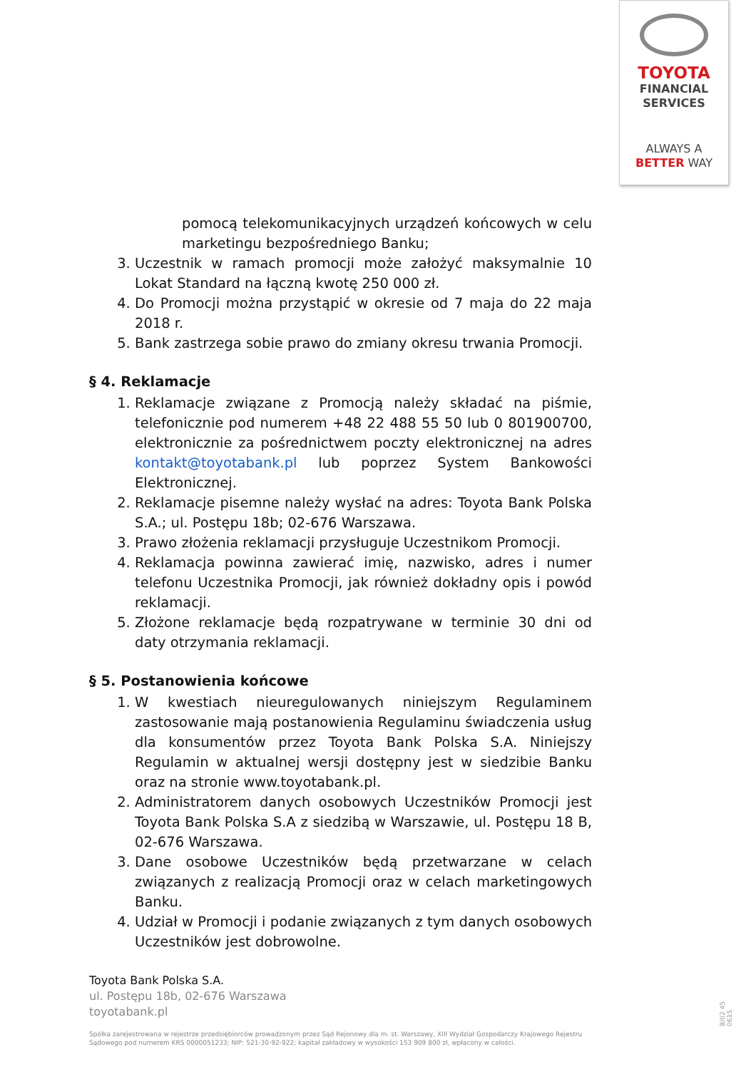TOYOTA
FINANCIAL
SERVICES
ALWAYS A
BETTER WAY
pomocą telekomunikacyjnych urządzeń końcowych w celu marketingu bezpośredniego Banku;
3. Uczestnik w ramach promocji może założyć maksymalnie 10 Lokat Standard na łączną kwotę 250 000 zł.
4. Do Promocji można przystąpić w okresie od 7 maja do 22 maja 2018 r.
5. Bank zastrzega sobie prawo do zmiany okresu trwania Promocji.
§ 4. Reklamacje
1. Reklamacje związane z Promocją należy składać na piśmie, telefonicznie pod numerem +48 22 488 55 50 lub 0 801900700, elektronicznie za pośrednictwem poczty elektronicznej na adres kontakt@toyotabank.pl lub poprzez System Bankowości Elektronicznej.
2. Reklamacje pisemne należy wysłać na adres: Toyota Bank Polska S.A.; ul. Postępu 18b; 02-676 Warszawa.
3. Prawo złożenia reklamacji przysługuje Uczestnikom Promocji.
4. Reklamacja powinna zawierać imię, nazwisko, adres i numer telefonu Uczestnika Promocji, jak również dokładny opis i powód reklamacji.
5. Złożone reklamacje będą rozpatrywane w terminie 30 dni od daty otrzymania reklamacji.
§ 5. Postanowienia końcowe
1. W kwestiach nieuregulowanych niniejszym Regulaminem zastosowanie mają postanowienia Regulaminu świadczenia usług dla konsumentów przez Toyota Bank Polska S.A. Niniejszy Regulamin w aktualnej wersji dostępny jest w siedzibie Banku oraz na stronie www.toyotabank.pl.
2. Administratorem danych osobowych Uczestników Promocji jest Toyota Bank Polska S.A z siedzibą w Warszawie, ul. Postępu 18 B, 02-676 Warszawa.
3. Dane osobowe Uczestników będą przetwarzane w celach związanych z realizacją Promocji oraz w celach marketingowych Banku.
4. Udział w Promocji i podanie związanych z tym danych osobowych Uczestników jest dobrowolne.
Toyota Bank Polska S.A.
ul. Postępu 18b, 02-676 Warszawa
toyotabank.pl
Spółka zarejestrowana w rejestrze przedsiębiorców prowadzonym przez Sąd Rejonowy dla m. st. Warszawy, XIII Wydział Gospodarczy Krajowego Rejestru Sądowego pod numerem KRS 0000051233; NIP: 521-30-92-922; kapitał zakładowy w wysokości 153 909 800 zł, wpłacony w całości.
B/02 45 0615